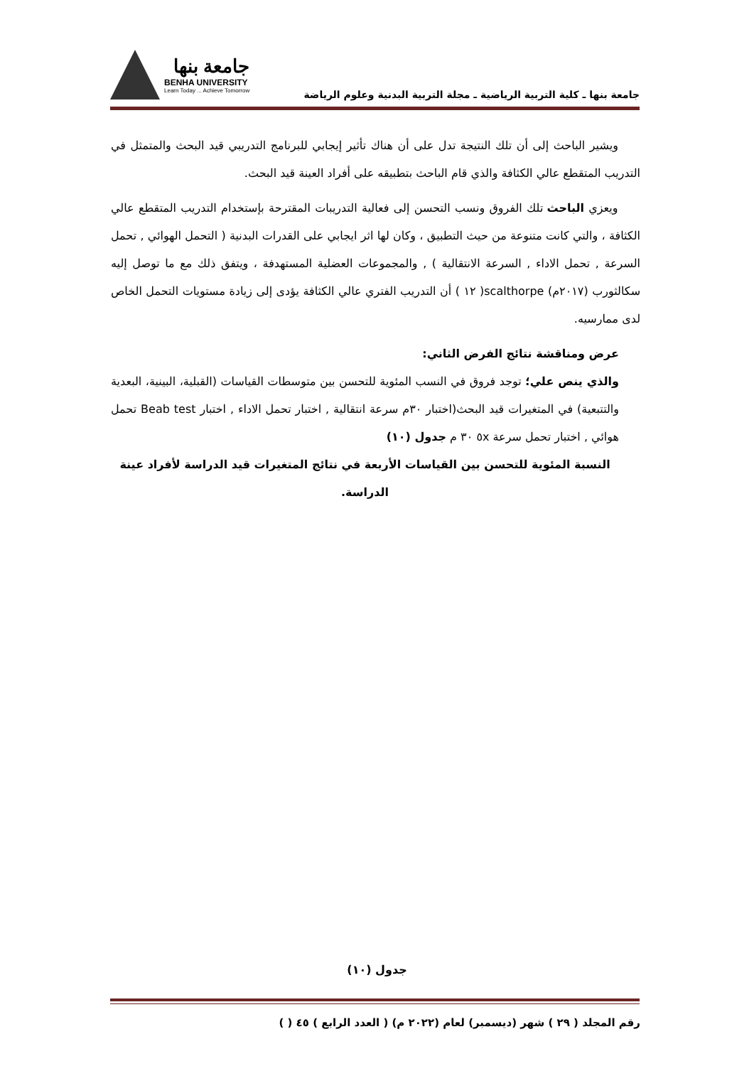جامعة بنها
BENHA UNIVERSITY
Learn Today ... Achieve Tomorrow
جامعة بنها ـ كلية التربية الرياضية ـ مجلة التربية البدنية وعلوم الرياضة
ويشير الباحث إلى أن تلك النتيجة تدل على أن هناك تأثير إيجابي للبرنامج التدريبي قيد البحث والمتمثل في التدريب المتقطع عالي الكثافة والذي قام الباحث بتطبيقه على أفراد العينة قيد البحث.
ويعزي الباحث تلك الفروق ونسب التحسن إلى فعالية التدريبات المقترحة بإستخدام التدريب المتقطع عالي الكثافة ، والتي كانت متنوعة من حيث التطبيق ، وكان لها اثر ايجابي على القدرات البدنية ( التحمل الهوائي , تحمل السرعة , تحمل الاداء , السرعة الانتقالية ) , والمجموعات العضلية المستهدفة ، ويتفق ذلك مع ما توصل إليه سكالثورب (٢٠١٧م) scalthorpe( ١٢ ) أن التدريب الفتري عالي الكثافة يؤدى إلى زيادة مستويات التحمل الخاص لدى ممارسيه.
عرض ومناقشة نتائج الفرض الثاني:
والذي ينص علي؛ توجد فروق في النسب المئوية للتحسن بين متوسطات القياسات (القبلية، البينية، البعدية والتتبعية) في المتغيرات قيد البحث(اختبار ٣٠م سرعة انتقالية , اختبار تحمل الاداء , اختبار Beab test تحمل هوائي , اختبار تحمل سرعة ٥x ٣٠ م جدول (١٠)
النسبة المئوية للتحسن بين القياسات الأربعة في نتائج المتغيرات قيد الدراسة لأفراد عينة الدراسة.
جدول (١٠)
رقم المجلد ( ٢٩ ) شهر (ديسمبر) لعام (٢٠٢٢ م) ( العدد الرابع ) ٤٥ ( )